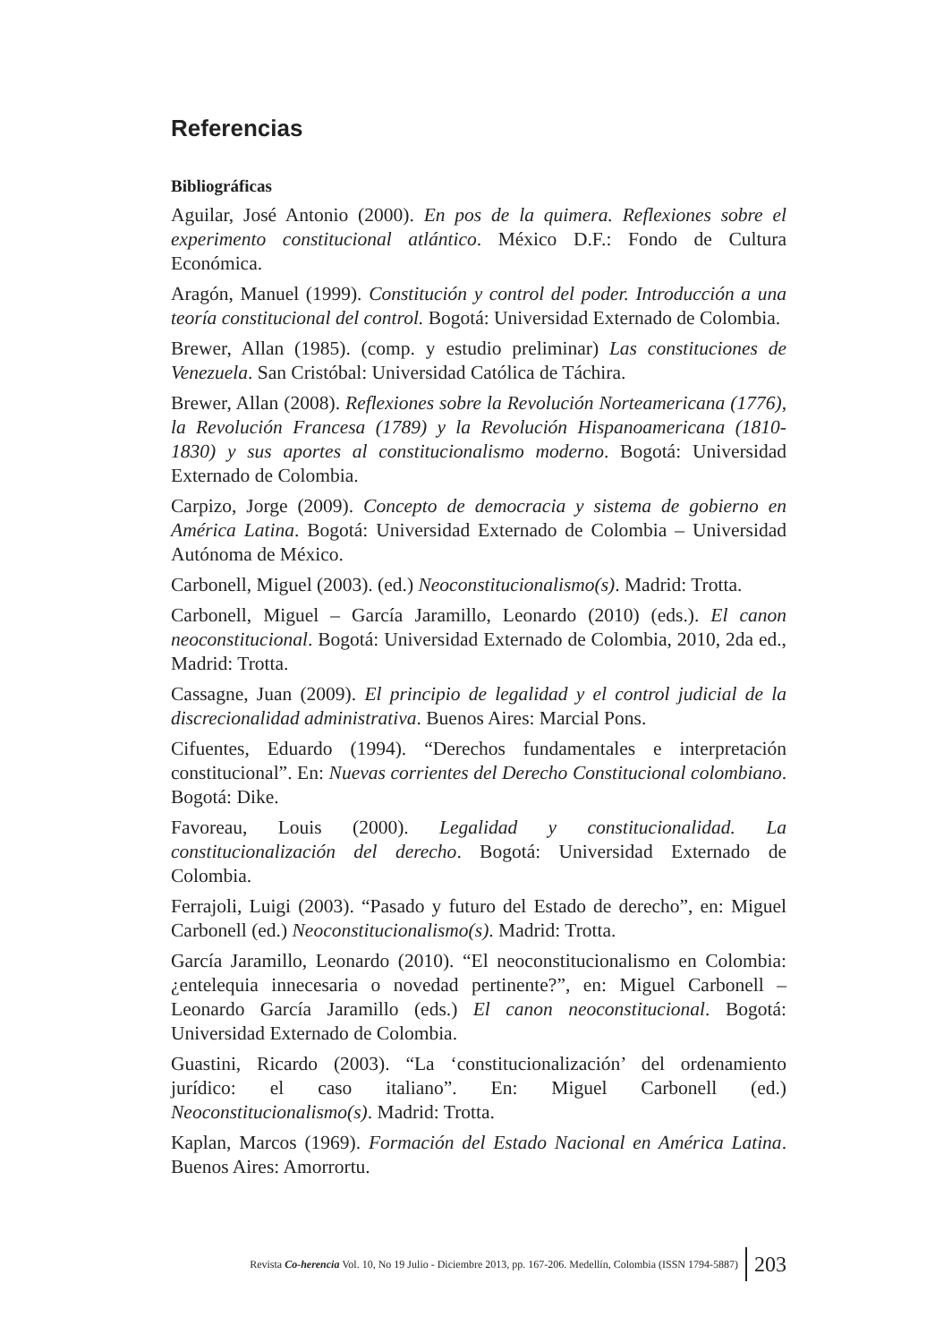Referencias
Bibliográficas
Aguilar, José Antonio (2000). En pos de la quimera. Reflexiones sobre el experimento constitucional atlántico. México D.F.: Fondo de Cultura Económica.
Aragón, Manuel (1999). Constitución y control del poder. Introducción a una teoría constitucional del control. Bogotá: Universidad Externado de Colombia.
Brewer, Allan (1985). (comp. y estudio preliminar) Las constituciones de Venezuela. San Cristóbal: Universidad Católica de Táchira.
Brewer, Allan (2008). Reflexiones sobre la Revolución Norteamericana (1776), la Revolución Francesa (1789) y la Revolución Hispanoamericana (1810-1830) y sus aportes al constitucionalismo moderno. Bogotá: Universidad Externado de Colombia.
Carpizo, Jorge (2009). Concepto de democracia y sistema de gobierno en América Latina. Bogotá: Universidad Externado de Colombia – Universidad Autónoma de México.
Carbonell, Miguel (2003). (ed.) Neoconstitucionalismo(s). Madrid: Trotta.
Carbonell, Miguel – García Jaramillo, Leonardo (2010) (eds.). El canon neoconstitucional. Bogotá: Universidad Externado de Colombia, 2010, 2da ed., Madrid: Trotta.
Cassagne, Juan (2009). El principio de legalidad y el control judicial de la discrecionalidad administrativa. Buenos Aires: Marcial Pons.
Cifuentes, Eduardo (1994). “Derechos fundamentales e interpretación constitucional”. En: Nuevas corrientes del Derecho Constitucional colombiano. Bogotá: Dike.
Favoreau, Louis (2000). Legalidad y constitucionalidad. La constitucionalización del derecho. Bogotá: Universidad Externado de Colombia.
Ferrajoli, Luigi (2003). “Pasado y futuro del Estado de derecho”, en: Miguel Carbonell (ed.) Neoconstitucionalismo(s). Madrid: Trotta.
García Jaramillo, Leonardo (2010). “El neoconstitucionalismo en Colombia: ¿entelequia innecesaria o novedad pertinente?”, en: Miguel Carbonell – Leonardo García Jaramillo (eds.) El canon neoconstitucional. Bogotá: Universidad Externado de Colombia.
Guastini, Ricardo (2003). “La ‘constitucionalización’ del ordenamiento jurídico: el caso italiano”. En: Miguel Carbonell (ed.) Neoconstitucionalismo(s). Madrid: Trotta.
Kaplan, Marcos (1969). Formación del Estado Nacional en América Latina. Buenos Aires: Amorrortu.
Revista Co-herencia Vol. 10, No 19 Julio - Diciembre 2013, pp. 167-206. Medellín, Colombia (ISSN 1794-5887) 203